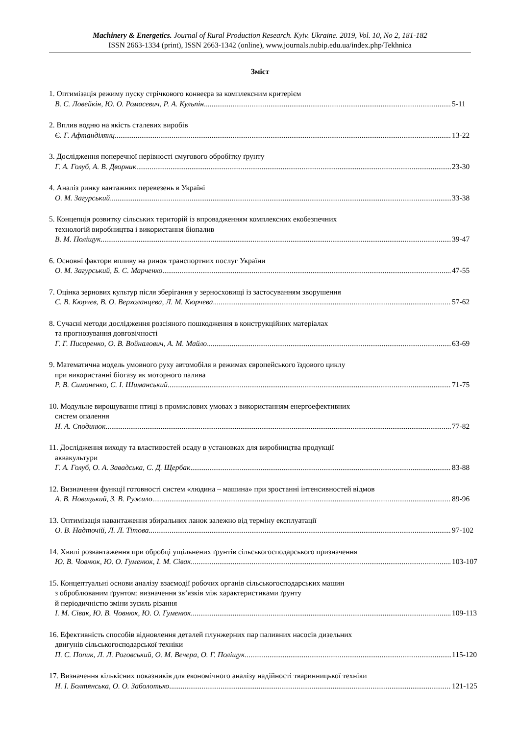Machinery & Energetics. Journal of Rural Production Research. Kyiv. Ukraine. 2019, Vol. 10, No 2, 181-182
ISSN 2663-1334 (print), ISSN 2663-1342 (online), www.journals.nubip.edu.ua/index.php/Tekhnica
Зміст
1. Оптимізація режиму пуску стрічкового конвеєра за комплексним критерієм
В. С. Ловейкін, Ю. О. Ромасевич, Р. А. Кульпін 5-11
2. Вплив водню на якість сталевих виробів
Є. Г. Афтанділянц 13-22
3. Дослідження поперечної нерівності смугового обробітку ґрунту
Г. А. Голуб, А. В. Дворник 23-30
4. Аналіз ринку вантажних перевезень в Україні
О. М. Загурський 33-38
5. Концепція розвитку сільських територій із впровадженням комплексних екобезпечних
технологій виробництва і використання біопалив
В. М. Поліщук 39-47
6. Основні фактори впливу на ринок транспортних послуг України
О. М. Загурський, Б. С. Марченко 47-55
7. Оцінка зернових культур після зберігання у зерносховищі із застосуванням зворушення
С. В. Кюрчев, В. О. Верхоланцева, Л. М. Кюрчева 57-62
8. Сучасні методи дослідження розсіяного пошкодження в конструкційних матеріалах
та прогнозування довговічності
Г. Г. Писаренко, О. В. Войналович, А. М. Майло 63-69
9. Математична модель умовного руху автомобіля в режимах європейського їздового циклу
при використанні біогазу як моторного палива
Р. В. Симоненко, С. І. Шиманський 71-75
10. Модульне вирощування птиці в промислових умовах з використанням енергоефективних
систем опалення
Н. А. Сподинюк 77-82
11. Дослідження виходу та властивостей осаду в установках для виробництва продукції
аквакультури
Г. А. Голуб, О. А. Завадська, С. Д. Щербак 83-88
12. Визначення функції готовності систем «людина – машина» при зростанні інтенсивностей відмов
А. В. Новицький, З. В. Ружило 89-96
13. Оптимізація навантаження збиральних ланок залежно від терміну експлуатації
О. В. Надточій, Л. Л. Тітова 97-102
14. Хвилі розвантаження при обробці ущільнених ґрунтів сільськогосподарського призначення
Ю. В. Човнюк, Ю. О. Гуменюк, І. М. Сівак 103-107
15. Концептуальні основи аналізу взаємодії робочих органів сільськогосподарських машин
з оброблюваним ґрунтом: визначення зв’язків між характеристиками ґрунту
й періодичністю зміни зусиль різання
І. М. Сівак, Ю. В. Човнюк, Ю. О. Гуменюк 109-113
16. Ефективність способів відновлення деталей плунжерних пар паливних насосів дизельних
двигунів сільськогосподарської техніки
П. С. Попик, Л. Л. Роговський, О. М. Вечера, О. Г. Поліщук 115-120
17. Визначення кількісних показників для економічного аналізу надійності тваринницької техніки
Н. І. Болтянська, О. О. Заболотько 121-125